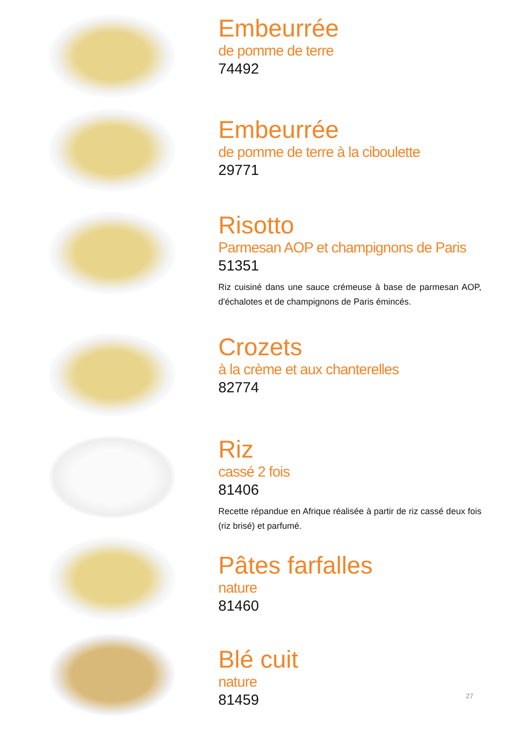Embeurrée
de pomme de terre
74492
Embeurrée
de pomme de terre à la ciboulette
29771
Risotto
Parmesan AOP et champignons de Paris
51351
Riz cuisiné dans une sauce crémeuse à base de parmesan AOP, d'échalotes et de champignons de Paris émincés.
Crozets
à la crème et aux chanterelles
82774
Riz
cassé 2 fois
81406
Recette répandue en Afrique réalisée à partir de riz cassé deux fois (riz brisé) et parfumé.
Pâtes farfalles
nature
81460
Blé cuit
nature
81459
27